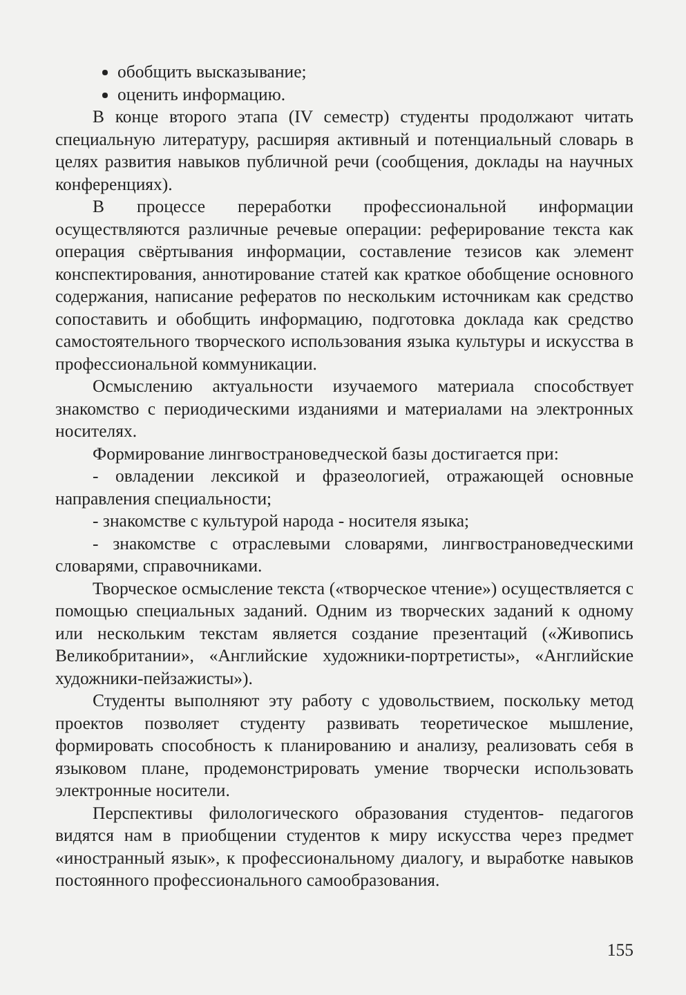обобщить высказывание;
оценить информацию.
В конце второго этапа (IV семестр) студенты продолжают читать специальную литературу, расширяя активный и потенциальный словарь в целях развития навыков публичной речи (сообщения, доклады на научных конференциях).
В процессе переработки профессиональной информации осуществляются различные речевые операции: реферирование текста как операция свёртывания информации, составление тезисов как элемент конспектирования, аннотирование статей как краткое обобщение основного содержания, написание рефератов по нескольким источникам как средство сопоставить и обобщить информацию, подготовка доклада как средство самостоятельного творческого использования языка культуры и искусства в профессиональной коммуникации.
Осмыслению актуальности изучаемого материала способствует знакомство с периодическими изданиями и материалами на электронных носителях.
Формирование лингвострановедческой базы достигается при:
- овладении лексикой и фразеологией, отражающей основные направления специальности;
- знакомстве с культурой народа - носителя языка;
- знакомстве с отраслевыми словарями, лингвострановедческими словарями, справочниками.
Творческое осмысление текста («творческое чтение») осуществляется с помощью специальных заданий. Одним из творческих заданий к одному или нескольким текстам является создание презентаций («Живопись Великобритании», «Английские художники-портретисты», «Английские художники-пейзажисты»).
Студенты выполняют эту работу с удовольствием, поскольку метод проектов позволяет студенту развивать теоретическое мышление, формировать способность к планированию и анализу, реализовать себя в языковом плане, продемонстрировать умение творчески использовать электронные носители.
Перспективы филологического образования студентов- педагогов видятся нам в приобщении студентов к миру искусства через предмет «иностранный язык», к профессиональному диалогу, и выработке навыков постоянного профессионального самообразования.
155